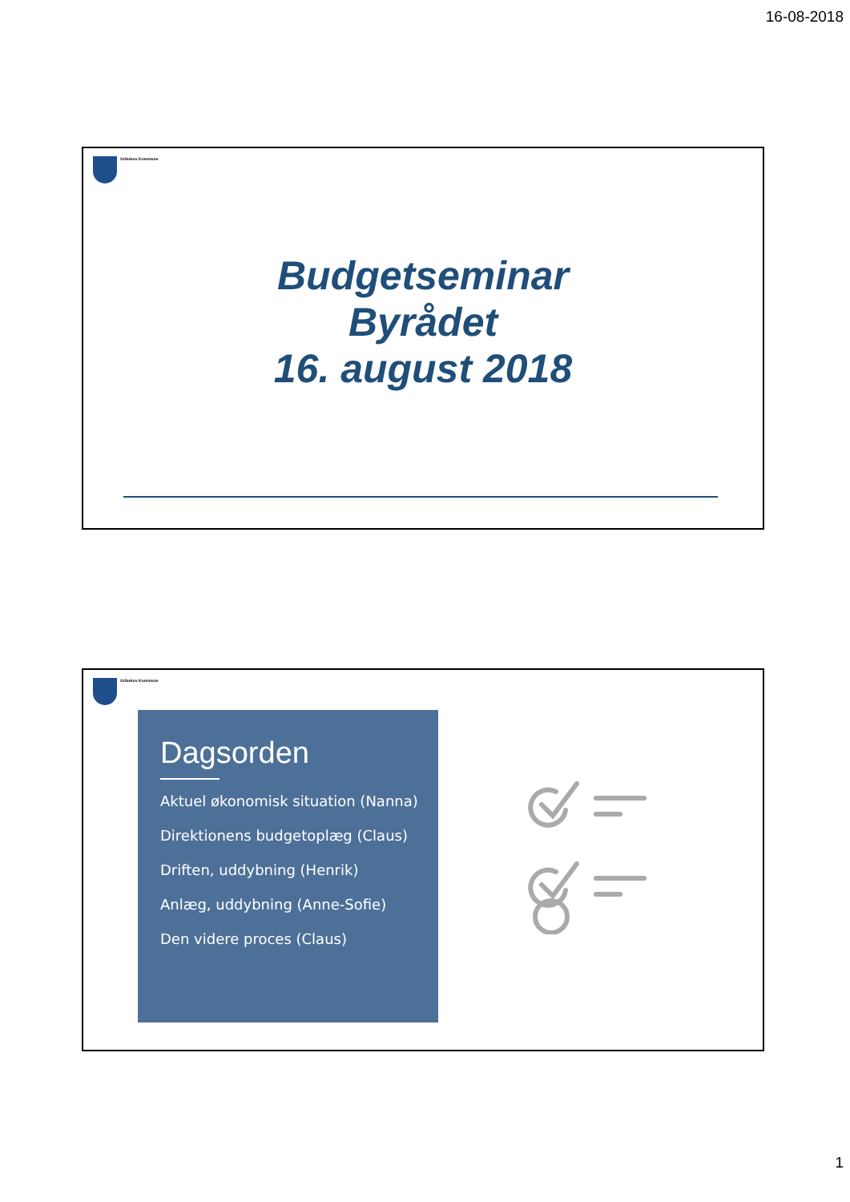16-08-2018
Gribskov Kommune
Budgetseminar
Byrådet
16. august 2018
Gribskov Kommune
Dagsorden
Aktuel økonomisk situation (Nanna)
Direktionens budgetoplæg (Claus)
Driften, uddybning (Henrik)
Anlæg, uddybning (Anne-Sofie)
Den videre proces (Claus)
1